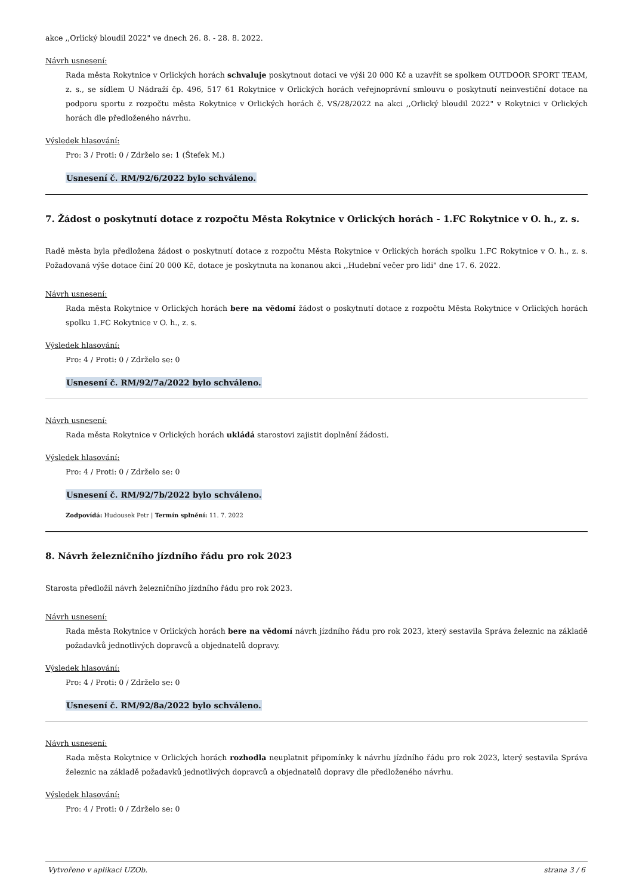akce ,,Orlický bloudil 2022" ve dnech 26. 8. - 28. 8. 2022.
Návrh usnesení:
Rada města Rokytnice v Orlických horách schvaluje poskytnout dotaci ve výši 20 000 Kč a uzavřít se spolkem OUTDOOR SPORT TEAM, z. s., se sídlem U Nádraží čp. 496, 517 61 Rokytnice v Orlických horách veřejnoprávní smlouvu o poskytnutí neinvestiční dotace na podporu sportu z rozpočtu města Rokytnice v Orlických horách č. VS/28/2022 na akci ,,Orlický bloudil 2022" v Rokytnici v Orlických horách dle předloženého návrhu.
Výsledek hlasování:
Pro: 3 / Proti: 0 / Zdrželo se: 1 (Štefek M.)
Usnesení č. RM/92/6/2022 bylo schváleno.
7. Žádost o poskytnutí dotace z rozpočtu Města Rokytnice v Orlických horách - 1.FC Rokytnice v O. h., z. s.
Radě města byla předložena žádost o poskytnutí dotace z rozpočtu Města Rokytnice v Orlických horách spolku 1.FC Rokytnice v O. h., z. s. Požadovaná výše dotace činí 20 000 Kč, dotace je poskytnuta na konanou akci ,,Hudební večer pro lidi" dne 17. 6. 2022.
Návrh usnesení:
Rada města Rokytnice v Orlických horách bere na vědomí žádost o poskytnutí dotace z rozpočtu Města Rokytnice v Orlických horách spolku 1.FC Rokytnice v O. h., z. s.
Výsledek hlasování:
Pro: 4 / Proti: 0 / Zdrželo se: 0
Usnesení č. RM/92/7a/2022 bylo schváleno.
Návrh usnesení:
Rada města Rokytnice v Orlických horách ukládá starostovi zajistit doplnění žádosti.
Výsledek hlasování:
Pro: 4 / Proti: 0 / Zdrželo se: 0
Usnesení č. RM/92/7b/2022 bylo schváleno.
Zodpovídá: Hudousek Petr | Termín splnění: 11. 7. 2022
8. Návrh železničního jízdního řádu pro rok 2023
Starosta předložil návrh železničního jízdního řádu pro rok 2023.
Návrh usnesení:
Rada města Rokytnice v Orlických horách bere na vědomí návrh jízdního řádu pro rok 2023, který sestavila Správa železnic na základě požadavků jednotlivých dopravců a objednatelů dopravy.
Výsledek hlasování:
Pro: 4 / Proti: 0 / Zdrželo se: 0
Usnesení č. RM/92/8a/2022 bylo schváleno.
Návrh usnesení:
Rada města Rokytnice v Orlických horách rozhodla neuplatnit připomínky k návrhu jízdního řádu pro rok 2023, který sestavila Správa železnic na základě požadavků jednotlivých dopravců a objednatelů dopravy dle předloženého návrhu.
Výsledek hlasování:
Pro: 4 / Proti: 0 / Zdrželo se: 0
Vytvořeno v aplikaci UZOb. strana 3 / 6